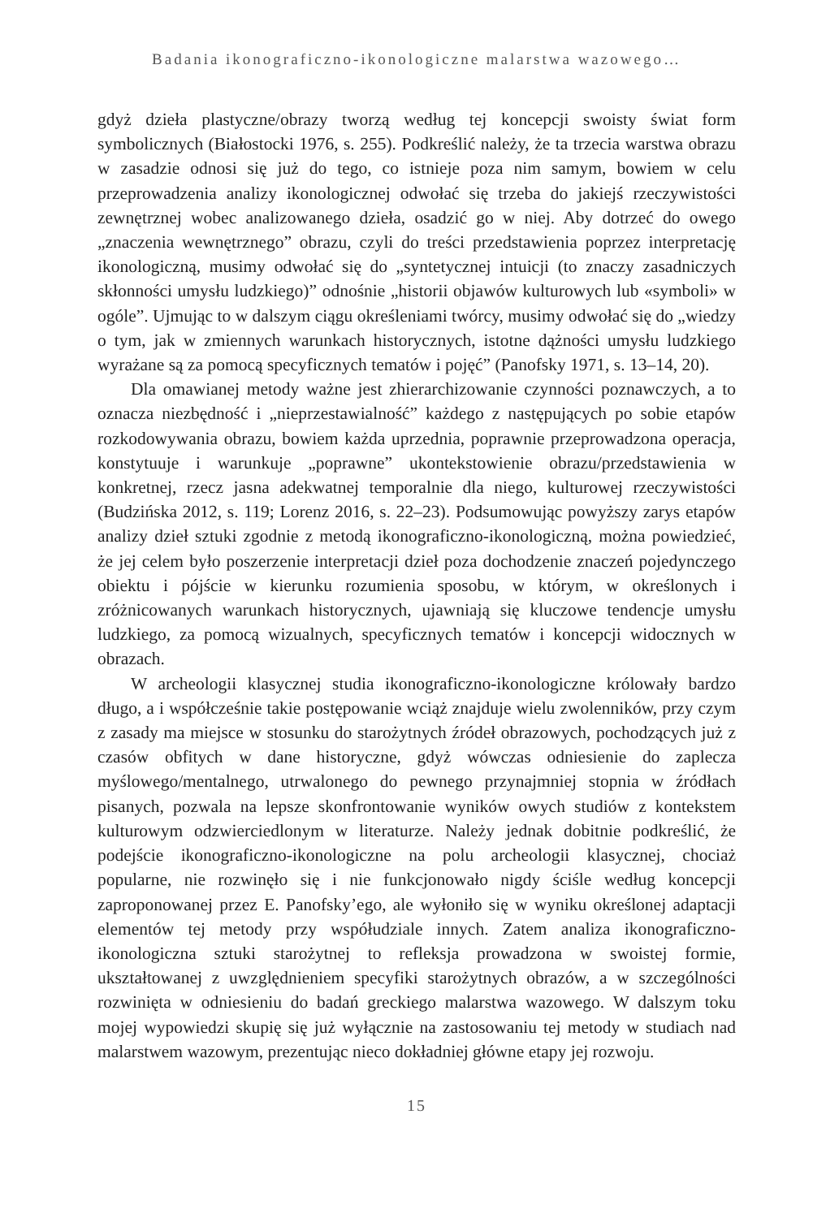Badania ikonograficzno-ikonologiczne malarstwa wazowego…
gdyż dzieła plastyczne/obrazy tworzą według tej koncepcji swoisty świat form symbolicznych (Białostocki 1976, s. 255). Podkreślić należy, że ta trzecia warstwa obrazu w zasadzie odnosi się już do tego, co istnieje poza nim samym, bowiem w celu przeprowadzenia analizy ikonologicznej odwołać się trzeba do jakiejś rzeczywistości zewnętrznej wobec analizowanego dzieła, osadzić go w niej. Aby dotrzeć do owego „znaczenia wewnętrznego” obrazu, czyli do treści przedstawienia poprzez interpretację ikonologiczną, musimy odwołać się do „syntetycznej intuicji (to znaczy zasadniczych skłonności umysłu ludzkiego)” odnośnie „historii objawów kulturowych lub «symboli» w ogóle”. Ujmując to w dalszym ciągu określeniami twórcy, musimy odwołać się do „wiedzy o tym, jak w zmiennych warunkach historycznych, istotne dążności umysłu ludzkiego wyrażane są za pomocą specyficznych tematów i pojęć” (Panofsky 1971, s. 13–14, 20).
Dla omawianej metody ważne jest zhierarchizowanie czynności poznawczych, a to oznacza niezbędność i „nieprzestawialność” każdego z następujących po sobie etapów rozkodowywania obrazu, bowiem każda uprzednia, poprawnie przeprowadzona operacja, konstytuuje i warunkuje „poprawne” ukontekstowienie obrazu/przedstawienia w konkretnej, rzecz jasna adekwatnej temporalnie dla niego, kulturowej rzeczywistości (Budzińska 2012, s. 119; Lorenz 2016, s. 22–23). Podsumowując powyższy zarys etapów analizy dzieł sztuki zgodnie z metodą ikonograficzno-ikonologiczną, można powiedzieć, że jej celem było poszerzenie interpretacji dzieł poza dochodzenie znaczeń pojedynczego obiektu i pójście w kierunku rozumienia sposobu, w którym, w określonych i zróżnicowanych warunkach historycznych, ujawniają się kluczowe tendencje umysłu ludzkiego, za pomocą wizualnych, specyficznych tematów i koncepcji widocznych w obrazach.
W archeologii klasycznej studia ikonograficzno-ikonologiczne królowały bardzo długo, a i współcześnie takie postępowanie wciąż znajduje wielu zwolenników, przy czym z zasady ma miejsce w stosunku do starożytnych źródeł obrazowych, pochodzących już z czasów obfitych w dane historyczne, gdyż wówczas odniesienie do zaplecza myślowego/mentalnego, utrwalonego do pewnego przynajmniej stopnia w źródłach pisanych, pozwala na lepsze skonfrontowanie wyników owych studiów z kontekstem kulturowym odzwierciedlonym w literaturze. Należy jednak dobitnie podkreślić, że podejście ikonograficzno-ikonologiczne na polu archeologii klasycznej, chociaż popularne, nie rozwinęło się i nie funkcjonowało nigdy ściśle według koncepcji zaproponowanej przez E. Panofsky’ego, ale wyłoniło się w wyniku określonej adaptacji elementów tej metody przy współudziale innych. Zatem analiza ikonograficzno-ikonologiczna sztuki starożytnej to refleksja prowadzona w swoistej formie, ukształtowanej z uwzględnieniem specyfiki starożytnych obrazów, a w szczególności rozwinięta w odniesieniu do badań greckiego malarstwa wazowego. W dalszym toku mojej wypowiedzi skupię się już wyłącznie na zastosowaniu tej metody w studiach nad malarstwem wazowym, prezentując nieco dokładniej główne etapy jej rozwoju.
15